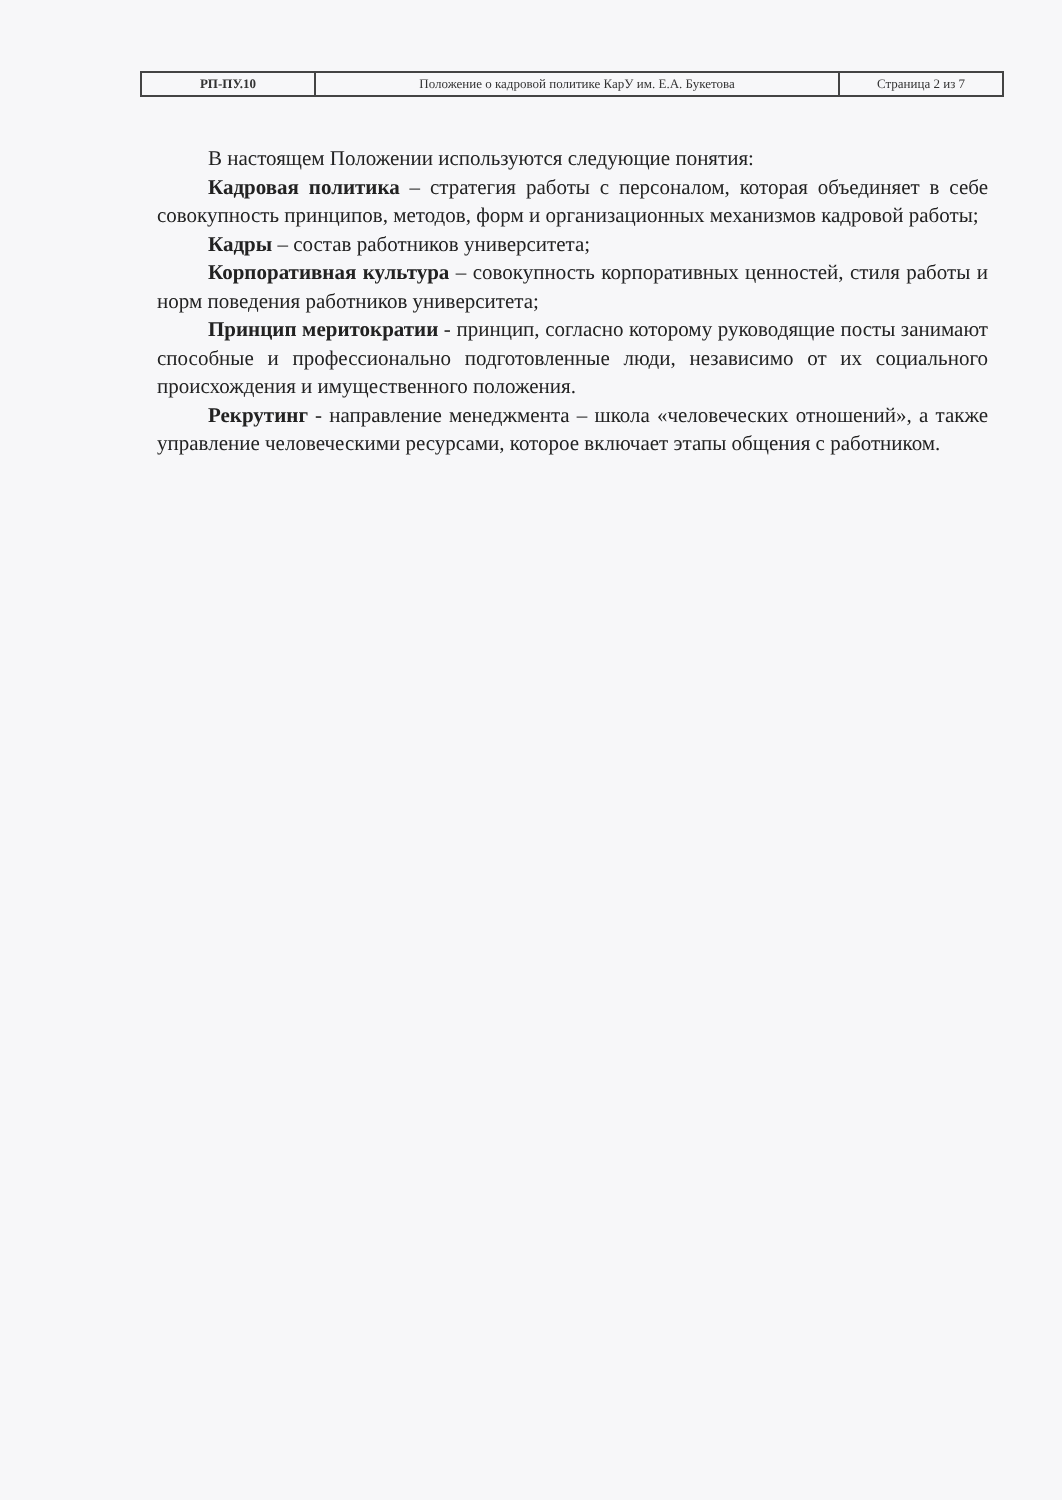| РП-ПУ.10 | Положение о кадровой политике КарУ им. Е.А. Букетова | Страница 2 из 7 |
В настоящем Положении используются следующие понятия:
Кадровая политика – стратегия работы с персоналом, которая объединяет в себе совокупность принципов, методов, форм и организационных механизмов кадровой работы;
Кадры – состав работников университета;
Корпоративная культура – совокупность корпоративных ценностей, стиля работы и норм поведения работников университета;
Принцип меритократии - принцип, согласно которому руководящие посты занимают способные и профессионально подготовленные люди, независимо от их социального происхождения и имущественного положения.
Рекрутинг - направление менеджмента – школа «человеческих отношений», а также управление человеческими ресурсами, которое включает этапы общения с работником.